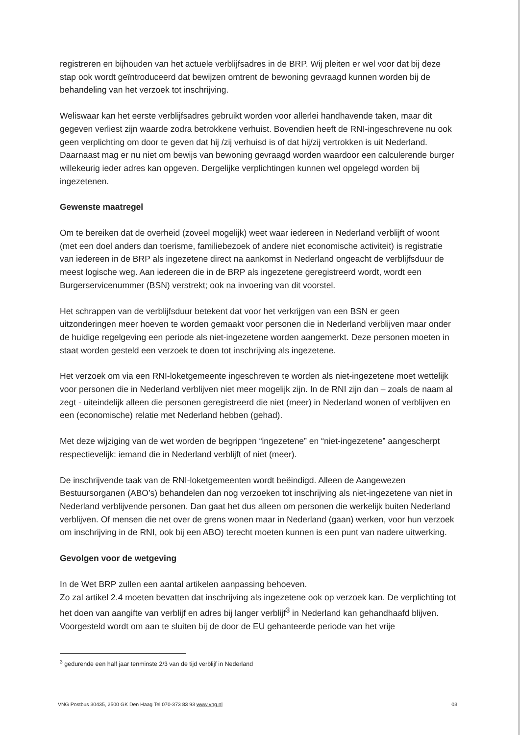registreren en bijhouden van het actuele verblijfsadres in de BRP. Wij pleiten er wel voor dat bij deze stap ook wordt geïntroduceerd dat bewijzen omtrent de bewoning gevraagd kunnen worden bij de behandeling van het verzoek tot inschrijving.
Weliswaar kan het eerste verblijfsadres gebruikt worden voor allerlei handhavende taken, maar dit gegeven verliest zijn waarde zodra betrokkene verhuist. Bovendien heeft de RNI-ingeschrevene nu ook geen verplichting om door te geven dat hij /zij verhuisd is of dat hij/zij vertrokken is uit Nederland. Daarnaast mag er nu niet om bewijs van bewoning gevraagd worden waardoor een calculerende burger willekeurig ieder adres kan opgeven. Dergelijke verplichtingen kunnen wel opgelegd worden bij ingezetenen.
Gewenste maatregel
Om te bereiken dat de overheid (zoveel mogelijk) weet waar iedereen in Nederland verblijft of woont (met een doel anders dan toerisme, familiebezoek of andere niet economische activiteit) is registratie van iedereen in de BRP als ingezetene direct na aankomst in Nederland ongeacht de verblijfsduur de meest logische weg. Aan iedereen die in de BRP als ingezetene geregistreerd wordt, wordt een Burgerservicenummer (BSN) verstrekt; ook na invoering van dit voorstel.
Het schrappen van de verblijfsduur betekent dat voor het verkrijgen van een BSN er geen uitzonderingen meer hoeven te worden gemaakt voor personen die in Nederland verblijven maar onder de huidige regelgeving een periode als niet-ingezetene worden aangemerkt. Deze personen moeten in staat worden gesteld een verzoek te doen tot inschrijving als ingezetene.
Het verzoek om via een RNI-loketgemeente ingeschreven te worden als niet-ingezetene moet wettelijk voor personen die in Nederland verblijven niet meer mogelijk zijn. In de RNI zijn dan – zoals de naam al zegt - uiteindelijk alleen die personen geregistreerd die niet (meer) in Nederland wonen of verblijven en een (economische) relatie met Nederland hebben (gehad).
Met deze wijziging van de wet worden de begrippen “ingezetene” en “niet-ingezetene” aangescherpt respectievelijk: iemand die in Nederland verblijft of niet (meer).
De inschrijvende taak van de RNI-loketgemeenten wordt beëindigd. Alleen de Aangewezen Bestuursorganen (ABO’s) behandelen dan nog verzoeken tot inschrijving als niet-ingezetene van niet in Nederland verblijvende personen. Dan gaat het dus alleen om personen die werkelijk buiten Nederland verblijven. Of mensen die net over de grens wonen maar in Nederland (gaan) werken, voor hun verzoek om inschrijving in de RNI, ook bij een ABO) terecht moeten kunnen is een punt van nadere uitwerking.
Gevolgen voor de wetgeving
In de Wet BRP zullen een aantal artikelen aanpassing behoeven.
Zo zal artikel 2.4 moeten bevatten dat inschrijving als ingezetene ook op verzoek kan. De verplichting tot het doen van aangifte van verblijf en adres bij langer verblijf<sup>3</sup> in Nederland kan gehandhaafd blijven. Voorgesteld wordt om aan te sluiten bij de door de EU gehanteerde periode van het vrije
<sup>3</sup> gedurende een half jaar tenminste 2/3 van de tijd verblijf in Nederland
VNG Postbus 30435, 2500 GK Den Haag Tel 070-373 83 93 www.vng.nl 03